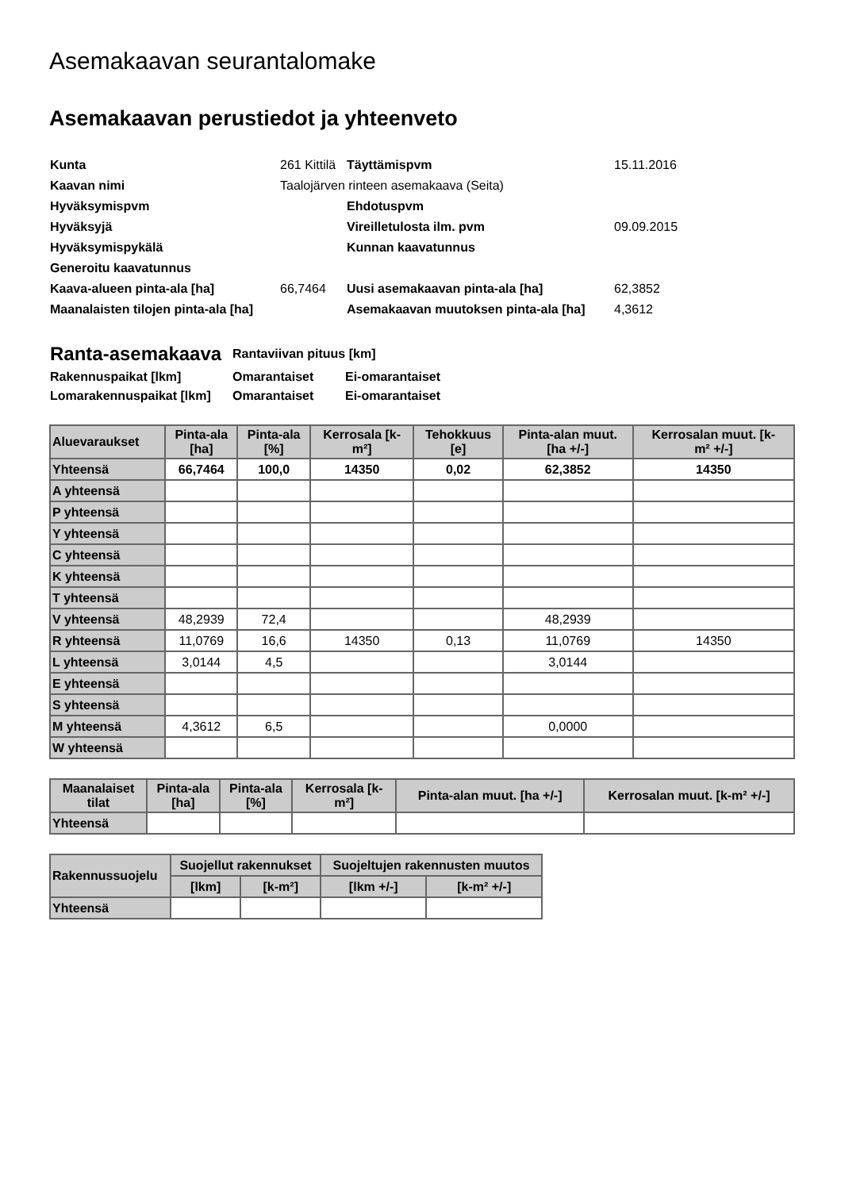Asemakaavan seurantalomake
Asemakaavan perustiedot ja yhteenveto
| Kunta | 261 Kittilä | Täyttämispvm | 15.11.2016 |
| Kaavan nimi | Taalojärven rinteen asemakaava (Seita) | | |
| Hyväksymispvm | | Ehdotuspvm | |
| Hyväksyjä | | Vireilletulosta ilm. pvm | 09.09.2015 |
| Hyväksymispykälä | | Kunnan kaavatunnus | |
| Generoitu kaavatunnus | | | |
| Kaava-alueen pinta-ala [ha] | 66,7464 | Uusi asemakaavan pinta-ala [ha] | 62,3852 |
| Maanalaisten tilojen pinta-ala [ha] | | Asemakaavan muutoksen pinta-ala [ha] | 4,3612 |
| Ranta-asemakaava | Rantaviivan pituus [km] | |
| Rakennuspaikat [lkm] | Omarantaiset | Ei-omarantaiset |
| Lomarakennuspaikat [lkm] | Omarantaiset | Ei-omarantaiset |
| Aluevaraukset | Pinta-ala [ha] | Pinta-ala [%] | Kerrosala [k- m²] | Tehokkuus [e] | Pinta-alan muut. [ha +/-] | Kerrosalan muut. [k- m² +/-] |
| --- | --- | --- | --- | --- | --- | --- |
| Yhteensä | 66,7464 | 100,0 | 14350 | 0,02 | 62,3852 | 14350 |
| A yhteensä | | | | | | |
| P yhteensä | | | | | | |
| Y yhteensä | | | | | | |
| C yhteensä | | | | | | |
| K yhteensä | | | | | | |
| T yhteensä | | | | | | |
| V yhteensä | 48,2939 | 72,4 | | | 48,2939 | |
| R yhteensä | 11,0769 | 16,6 | 14350 | 0,13 | 11,0769 | 14350 |
| L yhteensä | 3,0144 | 4,5 | | | 3,0144 | |
| E yhteensä | | | | | | |
| S yhteensä | | | | | | |
| M yhteensä | 4,3612 | 6,5 | | | 0,0000 | |
| W yhteensä | | | | | | |
| Maanalaiset tilat | Pinta-ala [ha] | Pinta-ala [%] | Kerrosala [k- m²] | Pinta-alan muut. [ha +/-] | Kerrosalan muut. [k-m² +/-] |
| --- | --- | --- | --- | --- | --- |
| Yhteensä | | | | | |
| Rakennussuojelu | Suojellut rakennukset | | Suojeltujen rakennusten muutos | |
| --- | --- | --- | --- | --- |
| | [lkm] | [k-m²] | [lkm +/-] | [k-m² +/-] |
| Yhteensä | | | | |